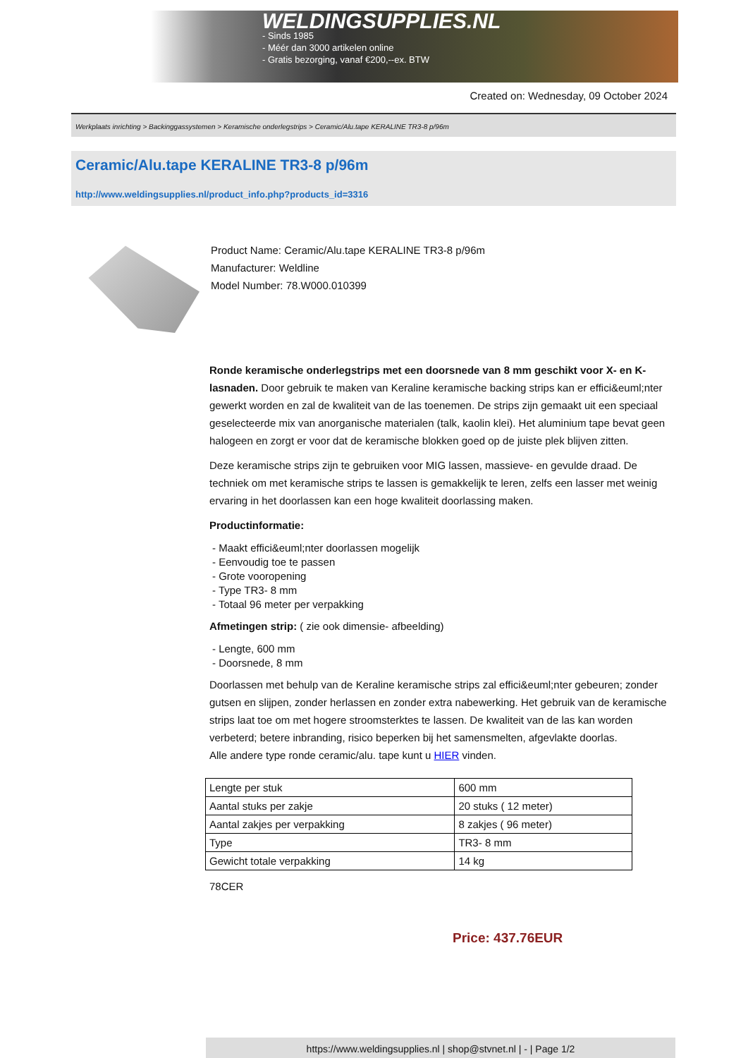WELDINGSUPPLIES.NL
- Sinds 1985
- Méér dan 3000 artikelen online
- Gratis bezorging, vanaf €200,--ex. BTW
Created on: Wednesday, 09 October 2024
Werkplaats inrichting > Backinggassystemen > Keramische onderlegstrips > Ceramic/Alu.tape KERALINE TR3-8 p/96m
Ceramic/Alu.tape KERALINE TR3-8 p/96m
http://www.weldingsupplies.nl/product_info.php?products_id=3316
Product Name: Ceramic/Alu.tape KERALINE TR3-8 p/96m
Manufacturer: Weldline
Model Number: 78.W000.010399
Ronde keramische onderlegstrips met een doorsnede van 8 mm geschikt voor X- en K- lasnaden. Door gebruik te maken van Keraline keramische backing strips kan er effici&euml;nter gewerkt worden en zal de kwaliteit van de las toenemen. De strips zijn gemaakt uit een speciaal geselecteerde mix van anorganische materialen (talk, kaolin klei). Het aluminium tape bevat geen halogeen en zorgt er voor dat de keramische blokken goed op de juiste plek blijven zitten.
Deze keramische strips zijn te gebruiken voor MIG lassen, massieve- en gevulde draad. De techniek om met keramische strips te lassen is gemakkelijk te leren, zelfs een lasser met weinig ervaring in het doorlassen kan een hoge kwaliteit doorlassing maken.
Productinformatie:
- Maakt effici&euml;nter doorlassen mogelijk
- Eenvoudig toe te passen
- Grote vooropening
- Type TR3- 8 mm
- Totaal 96 meter per verpakking
Afmetingen strip: ( zie ook dimensie- afbeelding)
- Lengte, 600 mm
- Doorsnede, 8 mm
Doorlassen met behulp van de Keraline keramische strips zal effici&euml;nter gebeuren; zonder gutsen en slijpen, zonder herlassen en zonder extra nabewerking. Het gebruik van de keramische strips laat toe om met hogere stroomsterktes te lassen. De kwaliteit van de las kan worden verbeterd; betere inbranding, risico beperken bij het samensmelten, afgevlakte doorlas.
Alle andere type ronde ceramic/alu. tape kunt u HIER vinden.
| Lengte per stuk | 600 mm |
| Aantal stuks per zakje | 20 stuks ( 12 meter) |
| Aantal zakjes per verpakking | 8 zakjes ( 96 meter) |
| Type | TR3- 8 mm |
| Gewicht totale verpakking | 14 kg |
78CER
Price: 437.76EUR
https://www.weldingsupplies.nl | shop@stvnet.nl | - | Page 1/2